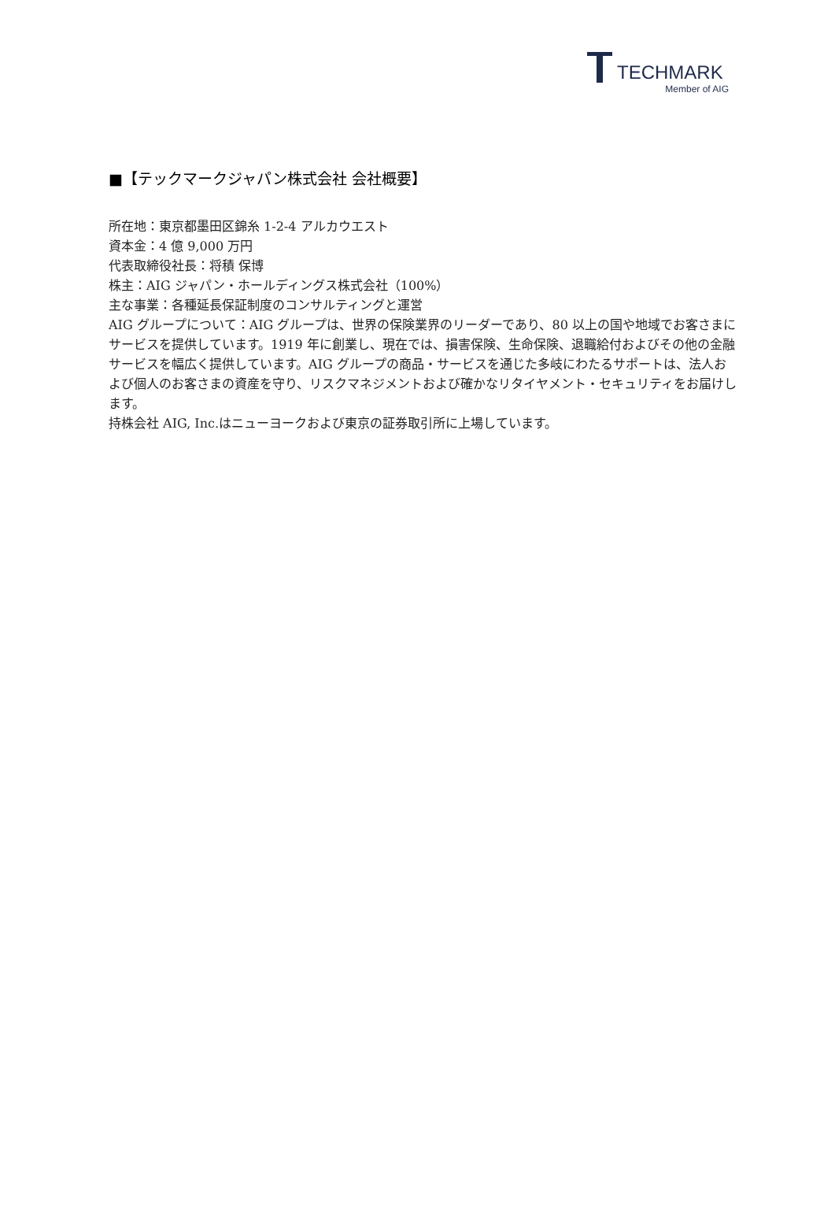TECHMARK
Member of AIG
■【テックマークジャパン株式会社 会社概要】
所在地：東京都墨田区錦糸 1-2-4 アルカウエスト
資本金：4 億 9,000 万円
代表取締役社長：将積 保博
株主：AIG ジャパン・ホールディングス株式会社（100%）
主な事業：各種延長保証制度のコンサルティングと運営
AIG グループについて：AIG グループは、世界の保険業界のリーダーであり、80 以上の国や地域でお客さまにサービスを提供しています。1919 年に創業し、現在では、損害保険、生命保険、退職給付およびその他の金融サービスを幅広く提供しています。AIG グループの商品・サービスを通じた多岐にわたるサポートは、法人および個人のお客さまの資産を守り、リスクマネジメントおよび確かなリタイヤメント・セキュリティをお届けします。
持株会社 AIG, Inc.はニューヨークおよび東京の証券取引所に上場しています。